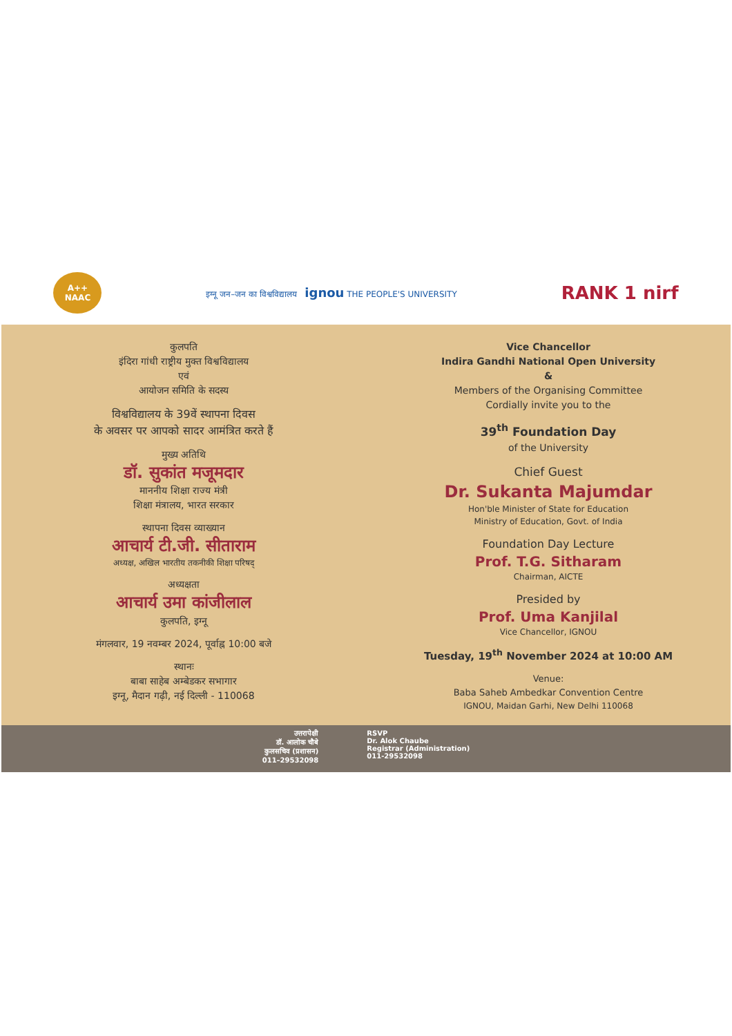A++
NAAC
इग्नू जन–जन का विश्वविद्यालय ignou THE PEOPLE'S UNIVERSITY
RANK 1 nirf
कुलपति
इंदिरा गांधी राष्ट्रीय मुक्त विश्वविद्यालय
एवं
आयोजन समिति के सदस्य
विश्वविद्यालय के 39वें स्थापना दिवस
के अवसर पर आपको सादर आमंत्रित करते हैं
मुख्य अतिथि
डॉ. सुकांत मजूमदार
माननीय शिक्षा राज्य मंत्री
शिक्षा मंत्रालय, भारत सरकार
स्थापना दिवस व्याख्यान
आचार्य टी.जी. सीताराम
अध्यक्ष, अखिल भारतीय तकनीकी शिक्षा परिषद्
अध्यक्षता
आचार्य उमा कांजीलाल
कुलपति, इग्नू
मंगलवार, 19 नवम्बर 2024, पूर्वाह्न 10:00 बजे
स्थानः
बाबा साहेब अम्बेडकर सभागार
इग्नू, मैदान गढ़ी, नई दिल्ली - 110068
Vice Chancellor
Indira Gandhi National Open University
&
Members of the Organising Committee
Cordially invite you to the
39<sup>th</sup> Foundation Day
of the University
Chief Guest
Dr. Sukanta Majumdar
Hon'ble Minister of State for Education
Ministry of Education, Govt. of India
Foundation Day Lecture
Prof. T.G. Sitharam
Chairman, AICTE
Presided by
Prof. Uma Kanjilal
Vice Chancellor, IGNOU
Tuesday, 19<sup>th</sup> November 2024 at 10:00 AM
Venue:
Baba Saheb Ambedkar Convention Centre
IGNOU, Maidan Garhi, New Delhi 110068
उत्तरापेक्षी
डॉ. आलोक चौबे
कुलसचिव (प्रशासन)
011–29532098
RSVP
Dr. Alok Chaube
Registrar (Administration)
011-29532098